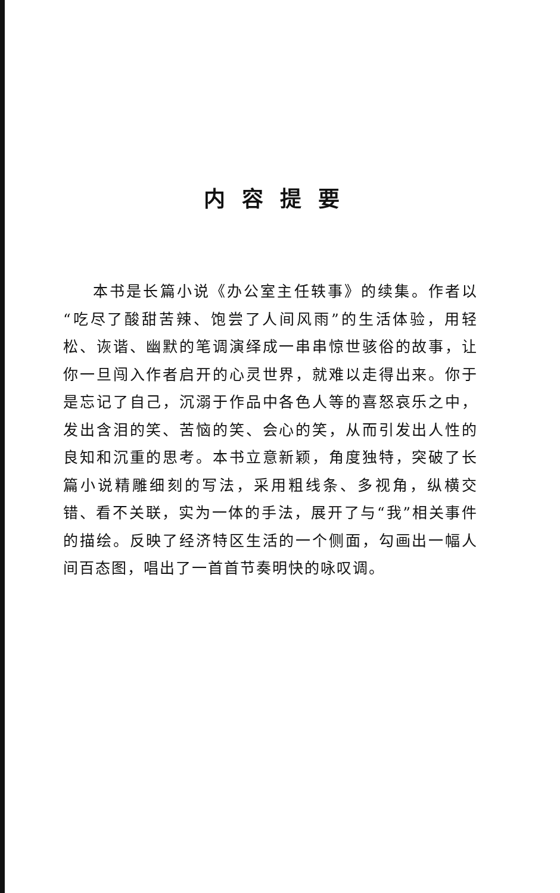内容提要
本书是长篇小说《办公室主任轶事》的续集。作者以“吃尽了酸甜苦辣、饱尝了人间风雨”的生活体验，用轻松、诙谐、幽默的笔调演绎成一串串惊世骇俗的故事，让你一旦闯入作者启开的心灵世界，就难以走得出来。你于是忘记了自己，沉溺于作品中各色人等的喜怒哀乐之中，发出含泪的笑、苦恼的笑、会心的笑，从而引发出人性的良知和沉重的思考。本书立意新颖，角度独特，突破了长篇小说精雕细刻的写法，采用粗线条、多视角，纵横交错、看不关联，实为一体的手法，展开了与“我”相关事件的描绘。反映了经济特区生活的一个侧面，勾画出一幅人间百态图，唱出了一首首节奏明快的咏叹调。